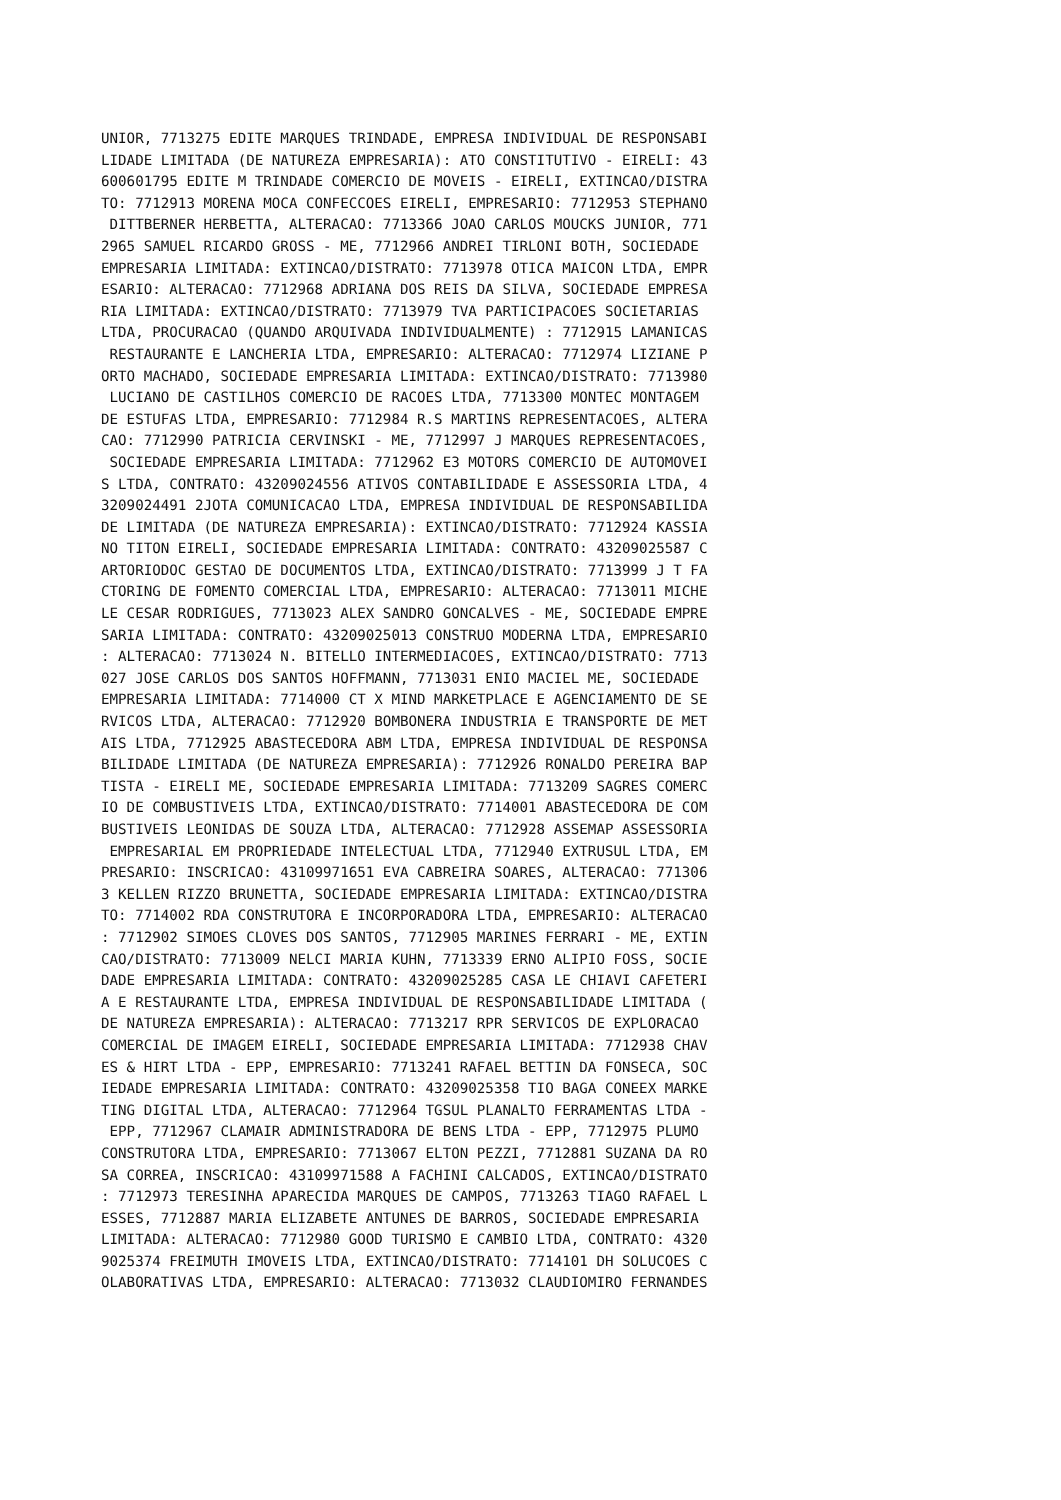UNIOR, 7713275 EDITE MARQUES TRINDADE, EMPRESA INDIVIDUAL DE RESPONSABI
LIDADE LIMITADA (DE NATUREZA EMPRESARIA): ATO CONSTITUTIVO - EIRELI: 43
600601795 EDITE M TRINDADE COMERCIO DE MOVEIS - EIRELI, EXTINCAO/DISTRA
TO: 7712913 MORENA MOCA CONFECCOES EIRELI, EMPRESARIO: 7712953 STEPHANO
 DITTBERNER HERBETTA, ALTERACAO: 7713366 JOAO CARLOS MOUCKS JUNIOR, 771
2965 SAMUEL RICARDO GROSS - ME, 7712966 ANDREI TIRLONI BOTH, SOCIEDADE 
EMPRESARIA LIMITADA: EXTINCAO/DISTRATO: 7713978 OTICA MAICON LTDA, EMPR
ESARIO: ALTERACAO: 7712968 ADRIANA DOS REIS DA SILVA, SOCIEDADE EMPRESA
RIA LIMITADA: EXTINCAO/DISTRATO: 7713979 TVA PARTICIPACOES SOCIETARIAS 
LTDA, PROCURACAO (QUANDO ARQUIVADA INDIVIDUALMENTE) : 7712915 LAMANICAS
 RESTAURANTE E LANCHERIA LTDA, EMPRESARIO: ALTERACAO: 7712974 LIZIANE P
ORTO MACHADO, SOCIEDADE EMPRESARIA LIMITADA: EXTINCAO/DISTRATO: 7713980
 LUCIANO DE CASTILHOS COMERCIO DE RACOES LTDA, 7713300 MONTEC MONTAGEM 
DE ESTUFAS LTDA, EMPRESARIO: 7712984 R.S MARTINS REPRESENTACOES, ALTERA
CAO: 7712990 PATRICIA CERVINSKI - ME, 7712997 J MARQUES REPRESENTACOES,
 SOCIEDADE EMPRESARIA LIMITADA: 7712962 E3 MOTORS COMERCIO DE AUTOMOVEI
S LTDA, CONTRATO: 43209024556 ATIVOS CONTABILIDADE E ASSESSORIA LTDA, 4
3209024491 2JOTA COMUNICACAO LTDA, EMPRESA INDIVIDUAL DE RESPONSABILIDA
DE LIMITADA (DE NATUREZA EMPRESARIA): EXTINCAO/DISTRATO: 7712924 KASSIA
NO TITON EIRELI, SOCIEDADE EMPRESARIA LIMITADA: CONTRATO: 43209025587 C
ARTORIODOC GESTAO DE DOCUMENTOS LTDA, EXTINCAO/DISTRATO: 7713999 J T FA
CTORING DE FOMENTO COMERCIAL LTDA, EMPRESARIO: ALTERACAO: 7713011 MICHE
LE CESAR RODRIGUES, 7713023 ALEX SANDRO GONCALVES - ME, SOCIEDADE EMPRE
SARIA LIMITADA: CONTRATO: 43209025013 CONSTRUO MODERNA LTDA, EMPRESARIO
: ALTERACAO: 7713024 N. BITELLO INTERMEDIACOES, EXTINCAO/DISTRATO: 7713
027 JOSE CARLOS DOS SANTOS HOFFMANN, 7713031 ENIO MACIEL ME, SOCIEDADE 
EMPRESARIA LIMITADA: 7714000 CT X MIND MARKETPLACE E AGENCIAMENTO DE SE
RVICOS LTDA, ALTERACAO: 7712920 BOMBONERA INDUSTRIA E TRANSPORTE DE MET
AIS LTDA, 7712925 ABASTECEDORA ABM LTDA, EMPRESA INDIVIDUAL DE RESPONSA
BILIDADE LIMITADA (DE NATUREZA EMPRESARIA): 7712926 RONALDO PEREIRA BAP
TISTA - EIRELI ME, SOCIEDADE EMPRESARIA LIMITADA: 7713209 SAGRES COMERC
IO DE COMBUSTIVEIS LTDA, EXTINCAO/DISTRATO: 7714001 ABASTECEDORA DE COM
BUSTIVEIS LEONIDAS DE SOUZA LTDA, ALTERACAO: 7712928 ASSEMAP ASSESSORIA
 EMPRESARIAL EM PROPRIEDADE INTELECTUAL LTDA, 7712940 EXTRUSUL LTDA, EM
PRESARIO: INSCRICAO: 43109971651 EVA CABREIRA SOARES, ALTERACAO: 771306
3 KELLEN RIZZO BRUNETTA, SOCIEDADE EMPRESARIA LIMITADA: EXTINCAO/DISTRA
TO: 7714002 RDA CONSTRUTORA E INCORPORADORA LTDA, EMPRESARIO: ALTERACAO
: 7712902 SIMOES CLOVES DOS SANTOS, 7712905 MARINES FERRARI - ME, EXTIN
CAO/DISTRATO: 7713009 NELCI MARIA KUHN, 7713339 ERNO ALIPIO FOSS, SOCIE
DADE EMPRESARIA LIMITADA: CONTRATO: 43209025285 CASA LE CHIAVI CAFETERI
A E RESTAURANTE LTDA, EMPRESA INDIVIDUAL DE RESPONSABILIDADE LIMITADA (
DE NATUREZA EMPRESARIA): ALTERACAO: 7713217 RPR SERVICOS DE EXPLORACAO 
COMERCIAL DE IMAGEM EIRELI, SOCIEDADE EMPRESARIA LIMITADA: 7712938 CHAV
ES & HIRT LTDA - EPP, EMPRESARIO: 7713241 RAFAEL BETTIN DA FONSECA, SOC
IEDADE EMPRESARIA LIMITADA: CONTRATO: 43209025358 TIO BAGA CONEEX MARKE
TING DIGITAL LTDA, ALTERACAO: 7712964 TGSUL PLANALTO FERRAMENTAS LTDA -
 EPP, 7712967 CLAMAIR ADMINISTRADORA DE BENS LTDA - EPP, 7712975 PLUMO 
CONSTRUTORA LTDA, EMPRESARIO: 7713067 ELTON PEZZI, 7712881 SUZANA DA RO
SA CORREA, INSCRICAO: 43109971588 A FACHINI CALCADOS, EXTINCAO/DISTRATO
: 7712973 TERESINHA APARECIDA MARQUES DE CAMPOS, 7713263 TIAGO RAFAEL L
ESSES, 7712887 MARIA ELIZABETE ANTUNES DE BARROS, SOCIEDADE EMPRESARIA 
LIMITADA: ALTERACAO: 7712980 GOOD TURISMO E CAMBIO LTDA, CONTRATO: 4320
9025374 FREIMUTH IMOVEIS LTDA, EXTINCAO/DISTRATO: 7714101 DH SOLUCOES C
OLABORATIVAS LTDA, EMPRESARIO: ALTERACAO: 7713032 CLAUDIOMIRO FERNANDES